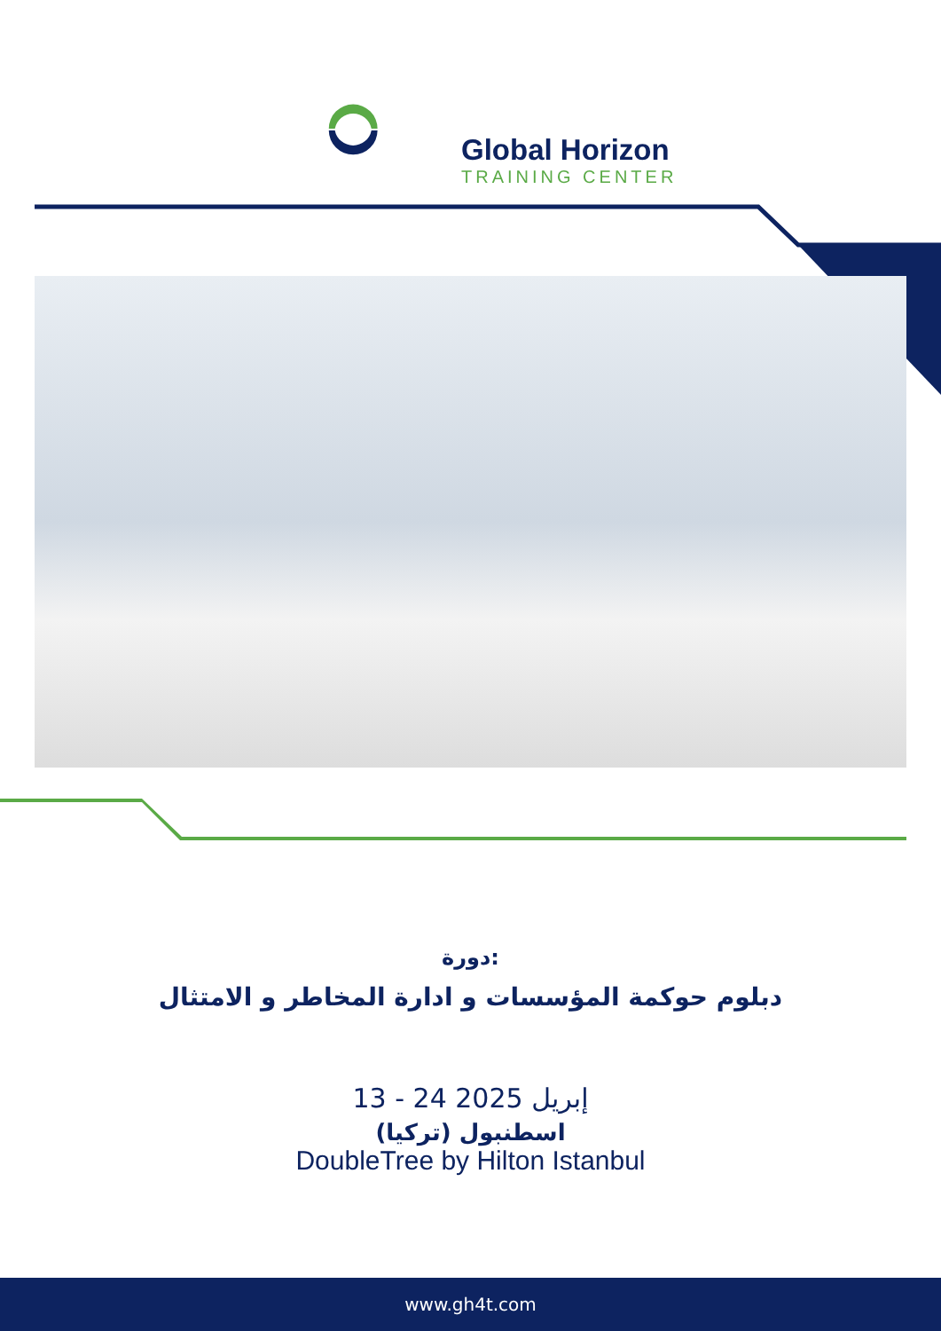Global Horizon
TRAINING CENTER
دورة:
دبلوم حوكمة المؤسسات و ادارة المخاطر و الامتثال
13 - 24 إبريل 2025
اسطنبول (تركيا)
DoubleTree by Hilton Istanbul
www.gh4t.com